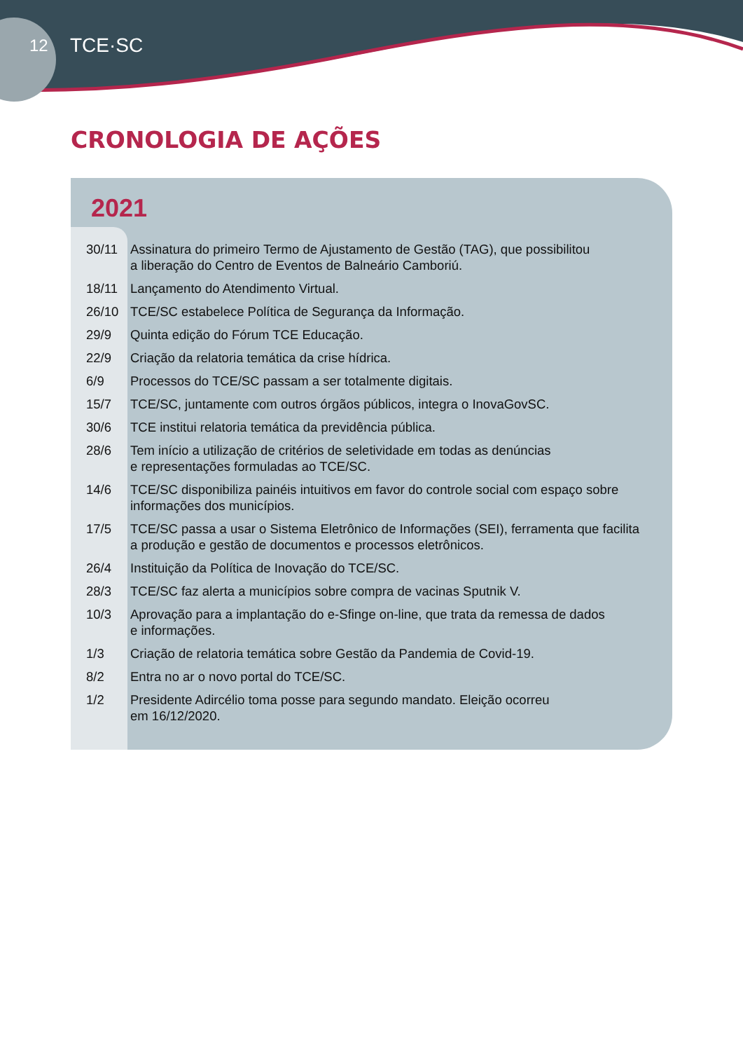12 TCE·SC
CRONOLOGIA DE AÇÕES
2021
| 30/11 | Assinatura do primeiro Termo de Ajustamento de Gestão (TAG), que possibilitou a liberação do Centro de Eventos de Balneário Camboriú. |
| 18/11 | Lançamento do Atendimento Virtual. |
| 26/10 | TCE/SC estabelece Política de Segurança da Informação. |
| 29/9 | Quinta edição do Fórum TCE Educação. |
| 22/9 | Criação da relatoria temática da crise hídrica. |
| 6/9 | Processos do TCE/SC passam a ser totalmente digitais. |
| 15/7 | TCE/SC, juntamente com outros órgãos públicos, integra o InovaGovSC. |
| 30/6 | TCE institui relatoria temática da previdência pública. |
| 28/6 | Tem início a utilização de critérios de seletividade em todas as denúncias e representações formuladas ao TCE/SC. |
| 14/6 | TCE/SC disponibiliza painéis intuitivos em favor do controle social com espaço sobre informações dos municípios. |
| 17/5 | TCE/SC passa a usar o Sistema Eletrônico de Informações (SEI), ferramenta que facilita a produção e gestão de documentos e processos eletrônicos. |
| 26/4 | Instituição da Política de Inovação do TCE/SC. |
| 28/3 | TCE/SC faz alerta a municípios sobre compra de vacinas Sputnik V. |
| 10/3 | Aprovação para a implantação do e-Sfinge on-line, que trata da remessa de dados e informações. |
| 1/3 | Criação de relatoria temática sobre Gestão da Pandemia de Covid-19. |
| 8/2 | Entra no ar o novo portal do TCE/SC. |
| 1/2 | Presidente Adircélio toma posse para segundo mandato. Eleição ocorreu em 16/12/2020. |